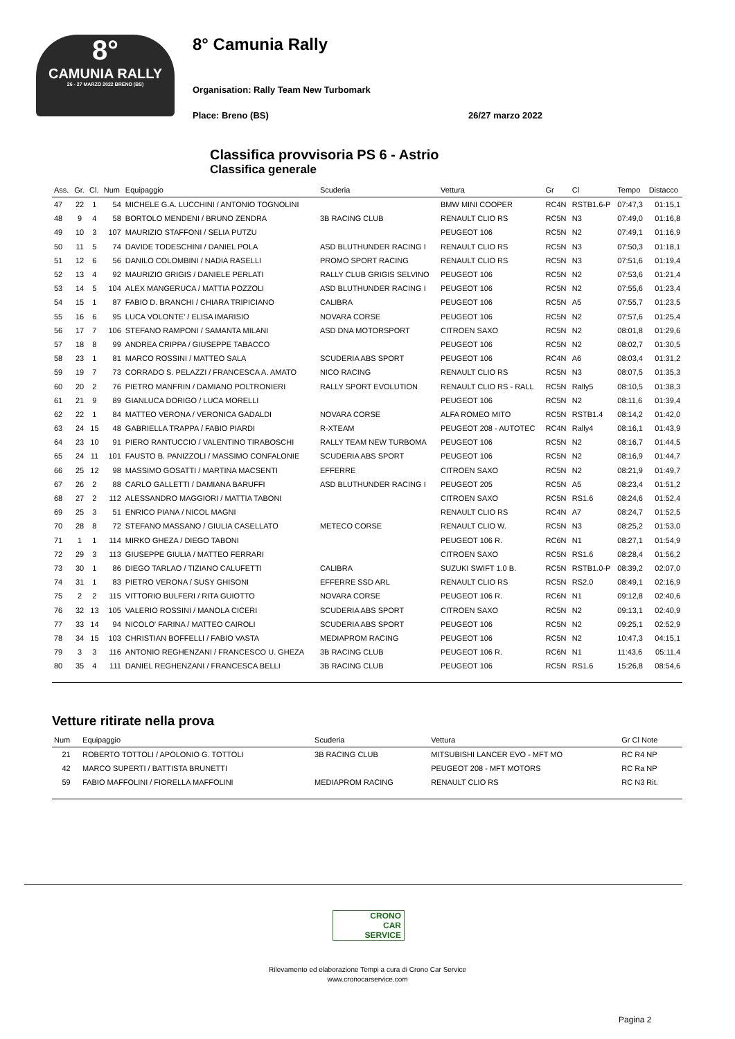8°
CAMUNIA RALLY
26 - 27 MARZO 2022 BRENO (BS)
8° Camunia Rally
Organisation: Rally Team New Turbomark
Place: Breno (BS) 26/27 marzo 2022
Classifica provvisoria PS 6 - Astrio
Classifica generale
| Ass. | Gr. | Cl. | Num | Equipaggio | Scuderia | Vettura | Gr | Cl | Tempo | Distacco |
| --- | --- | --- | --- | --- | --- | --- | --- | --- | --- | --- |
| 47 | 22 | 1 | 54 | MICHELE G.A. LUCCHINI / ANTONIO TOGNOLINI | | BMW MINI COOPER | RC4N | RSTB1.6-P | 07:47,3 | 01:15,1 |
| 48 | 9 | 4 | 58 | BORTOLO MENDENI / BRUNO ZENDRA | 3B RACING CLUB | RENAULT CLIO RS | RC5N | N3 | 07:49,0 | 01:16,8 |
| 49 | 10 | 3 | 107 | MAURIZIO STAFFONI / SELIA PUTZU | | PEUGEOT 106 | RC5N | N2 | 07:49,1 | 01:16,9 |
| 50 | 11 | 5 | 74 | DAVIDE TODESCHINI / DANIEL POLA | ASD BLUTHUNDER RACING I | RENAULT CLIO RS | RC5N | N3 | 07:50,3 | 01:18,1 |
| 51 | 12 | 6 | 56 | DANILO COLOMBINI / NADIA RASELLI | PROMO SPORT RACING | RENAULT CLIO RS | RC5N | N3 | 07:51,6 | 01:19,4 |
| 52 | 13 | 4 | 92 | MAURIZIO GRIGIS / DANIELE PERLATI | RALLY CLUB GRIGIS SELVINO | PEUGEOT 106 | RC5N | N2 | 07:53,6 | 01:21,4 |
| 53 | 14 | 5 | 104 | ALEX MANGERUCA / MATTIA POZZOLI | ASD BLUTHUNDER RACING I | PEUGEOT 106 | RC5N | N2 | 07:55,6 | 01:23,4 |
| 54 | 15 | 1 | 87 | FABIO D. BRANCHI / CHIARA TRIPICIANO | CALIBRA | PEUGEOT 106 | RC5N | A5 | 07:55,7 | 01:23,5 |
| 55 | 16 | 6 | 95 | LUCA VOLONTE' / ELISA IMARISIO | NOVARA CORSE | PEUGEOT 106 | RC5N | N2 | 07:57,6 | 01:25,4 |
| 56 | 17 | 7 | 106 | STEFANO RAMPONI / SAMANTA MILANI | ASD DNA MOTORSPORT | CITROEN SAXO | RC5N | N2 | 08:01,8 | 01:29,6 |
| 57 | 18 | 8 | 99 | ANDREA CRIPPA / GIUSEPPE TABACCO | | PEUGEOT 106 | RC5N | N2 | 08:02,7 | 01:30,5 |
| 58 | 23 | 1 | 81 | MARCO ROSSINI / MATTEO SALA | SCUDERIA ABS SPORT | PEUGEOT 106 | RC4N | A6 | 08:03,4 | 01:31,2 |
| 59 | 19 | 7 | 73 | CORRADO S. PELAZZI / FRANCESCA A. AMATO | NICO RACING | RENAULT CLIO RS | RC5N | N3 | 08:07,5 | 01:35,3 |
| 60 | 20 | 2 | 76 | PIETRO MANFRIN / DAMIANO POLTRONIERI | RALLY SPORT EVOLUTION | RENAULT CLIO RS - RALL | RC5N | Rally5 | 08:10,5 | 01:38,3 |
| 61 | 21 | 9 | 89 | GIANLUCA DORIGO / LUCA MORELLI | | PEUGEOT 106 | RC5N | N2 | 08:11,6 | 01:39,4 |
| 62 | 22 | 1 | 84 | MATTEO VERONA / VERONICA GADALDI | NOVARA CORSE | ALFA ROMEO MITO | RC5N | RSTB1.4 | 08:14,2 | 01:42,0 |
| 63 | 24 | 15 | 48 | GABRIELLA TRAPPA / FABIO PIARDI | R-XTEAM | PEUGEOT 208 - AUTOTEC | RC4N | Rally4 | 08:16,1 | 01:43,9 |
| 64 | 23 | 10 | 91 | PIERO RANTUCCIO / VALENTINO TIRABOSCHI | RALLY TEAM NEW TURBOMA | PEUGEOT 106 | RC5N | N2 | 08:16,7 | 01:44,5 |
| 65 | 24 | 11 | 101 | FAUSTO B. PANIZZOLI / MASSIMO CONFALONIE | SCUDERIA ABS SPORT | PEUGEOT 106 | RC5N | N2 | 08:16,9 | 01:44,7 |
| 66 | 25 | 12 | 98 | MASSIMO GOSATTI / MARTINA MACSENTI | EFFERRE | CITROEN SAXO | RC5N | N2 | 08:21,9 | 01:49,7 |
| 67 | 26 | 2 | 88 | CARLO GALLETTI / DAMIANA BARUFFI | ASD BLUTHUNDER RACING I | PEUGEOT 205 | RC5N | A5 | 08:23,4 | 01:51,2 |
| 68 | 27 | 2 | 112 | ALESSANDRO MAGGIORI / MATTIA TABONI | | CITROEN SAXO | RC5N | RS1.6 | 08:24,6 | 01:52,4 |
| 69 | 25 | 3 | 51 | ENRICO PIANA / NICOL MAGNI | | RENAULT CLIO RS | RC4N | A7 | 08:24,7 | 01:52,5 |
| 70 | 28 | 8 | 72 | STEFANO MASSANO / GIULIA CASELLATO | METECO CORSE | RENAULT CLIO W. | RC5N | N3 | 08:25,2 | 01:53,0 |
| 71 | 1 | 1 | 114 | MIRKO GHEZA / DIEGO TABONI | | PEUGEOT 106 R. | RC6N | N1 | 08:27,1 | 01:54,9 |
| 72 | 29 | 3 | 113 | GIUSEPPE GIULIA / MATTEO FERRARI | | CITROEN SAXO | RC5N | RS1.6 | 08:28,4 | 01:56,2 |
| 73 | 30 | 1 | 86 | DIEGO TARLAO / TIZIANO CALUFETTI | CALIBRA | SUZUKI SWIFT 1.0 B. | RC5N | RSTB1.0-P | 08:39,2 | 02:07,0 |
| 74 | 31 | 1 | 83 | PIETRO VERONA / SUSY GHISONI | EFFERRE SSD ARL | RENAULT CLIO RS | RC5N | RS2.0 | 08:49,1 | 02:16,9 |
| 75 | 2 | 2 | 115 | VITTORIO BULFERI / RITA GUIOTTO | NOVARA CORSE | PEUGEOT 106 R. | RC6N | N1 | 09:12,8 | 02:40,6 |
| 76 | 32 | 13 | 105 | VALERIO ROSSINI / MANOLA CICERI | SCUDERIA ABS SPORT | CITROEN SAXO | RC5N | N2 | 09:13,1 | 02:40,9 |
| 77 | 33 | 14 | 94 | NICOLO' FARINA / MATTEO CAIROLI | SCUDERIA ABS SPORT | PEUGEOT 106 | RC5N | N2 | 09:25,1 | 02:52,9 |
| 78 | 34 | 15 | 103 | CHRISTIAN BOFFELLI / FABIO VASTA | MEDIAPROM RACING | PEUGEOT 106 | RC5N | N2 | 10:47,3 | 04:15,1 |
| 79 | 3 | 3 | 116 | ANTONIO REGHENZANI / FRANCESCO U. GHEZA | 3B RACING CLUB | PEUGEOT 106 R. | RC6N | N1 | 11:43,6 | 05:11,4 |
| 80 | 35 | 4 | 111 | DANIEL REGHENZANI / FRANCESCA BELLI | 3B RACING CLUB | PEUGEOT 106 | RC5N | RS1.6 | 15:26,8 | 08:54,6 |
Vetture ritirate nella prova
| Num | Equipaggio | Scuderia | Vettura | Gr Cl Note | |
| --- | --- | --- | --- | --- | --- |
| 21 | ROBERTO TOTTOLI / APOLONIO G. TOTTOLI | 3B RACING CLUB | MITSUBISHI LANCER EVO - MFT MO | RC R4 NP | |
| 42 | MARCO SUPERTI / BATTISTA BRUNETTI | | PEUGEOT 208 - MFT MOTORS | RC Ra NP | |
| 59 | FABIO MAFFOLINI / FIORELLA MAFFOLINI | MEDIAPROM RACING | RENAULT CLIO RS | RC N3 Rit. | |
CRONO
CAR
SERVICE
Rilevamento ed elaborazione Tempi a cura di Crono Car Service
www.cronocarservice.com
Pagina 2